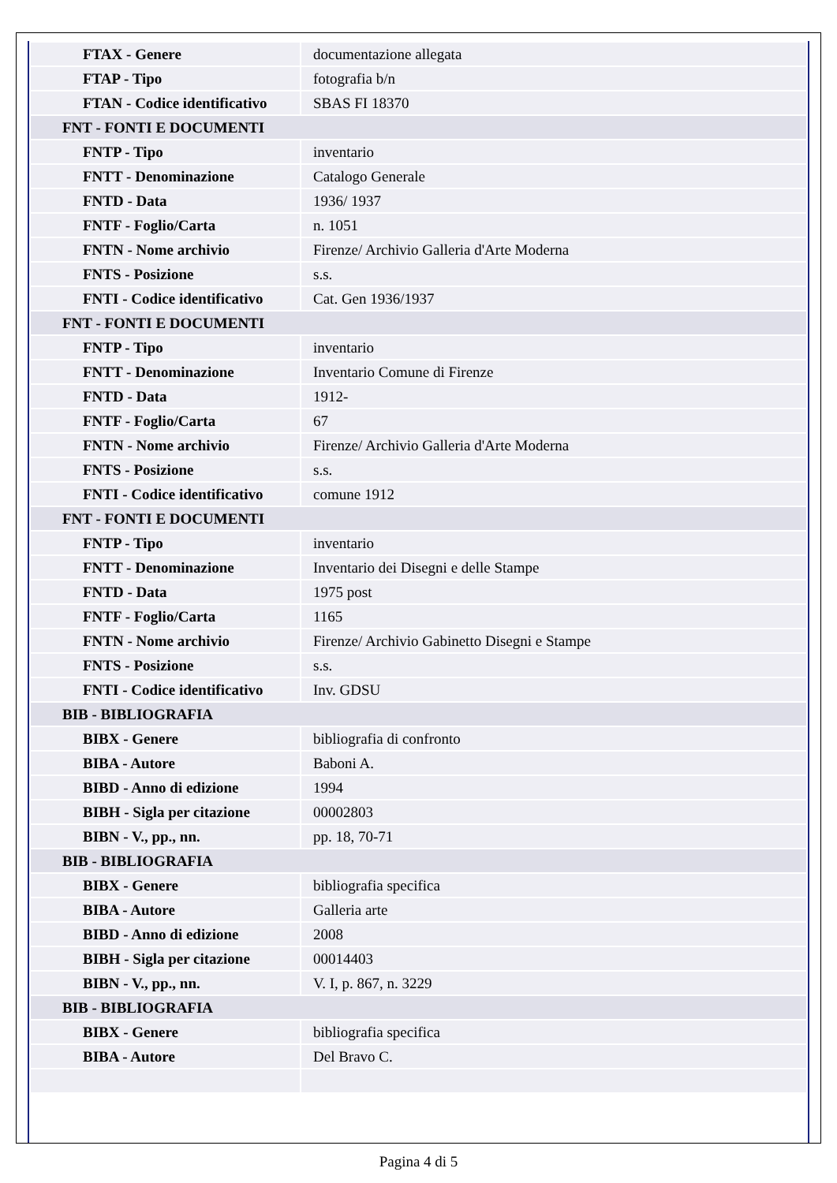| FTAX - Genere | documentazione allegata |
| FTAP - Tipo | fotografia b/n |
| FTAN - Codice identificativo | SBAS FI 18370 |
| FNT - FONTI E DOCUMENTI | |
| FNTP - Tipo | inventario |
| FNTT - Denominazione | Catalogo Generale |
| FNTD - Data | 1936/ 1937 |
| FNTF - Foglio/Carta | n. 1051 |
| FNTN - Nome archivio | Firenze/ Archivio Galleria d'Arte Moderna |
| FNTS - Posizione | s.s. |
| FNTI - Codice identificativo | Cat. Gen 1936/1937 |
| FNT - FONTI E DOCUMENTI | |
| FNTP - Tipo | inventario |
| FNTT - Denominazione | Inventario Comune di Firenze |
| FNTD - Data | 1912- |
| FNTF - Foglio/Carta | 67 |
| FNTN - Nome archivio | Firenze/ Archivio Galleria d'Arte Moderna |
| FNTS - Posizione | s.s. |
| FNTI - Codice identificativo | comune 1912 |
| FNT - FONTI E DOCUMENTI | |
| FNTP - Tipo | inventario |
| FNTT - Denominazione | Inventario dei Disegni e delle Stampe |
| FNTD - Data | 1975 post |
| FNTF - Foglio/Carta | 1165 |
| FNTN - Nome archivio | Firenze/ Archivio Gabinetto Disegni e Stampe |
| FNTS - Posizione | s.s. |
| FNTI - Codice identificativo | Inv. GDSU |
| BIB - BIBLIOGRAFIA | |
| BIBX - Genere | bibliografia di confronto |
| BIBA - Autore | Baboni A. |
| BIBD - Anno di edizione | 1994 |
| BIBH - Sigla per citazione | 00002803 |
| BIBN - V., pp., nn. | pp. 18, 70-71 |
| BIB - BIBLIOGRAFIA | |
| BIBX - Genere | bibliografia specifica |
| BIBA - Autore | Galleria arte |
| BIBD - Anno di edizione | 2008 |
| BIBH - Sigla per citazione | 00014403 |
| BIBN - V., pp., nn. | V. I, p. 867, n. 3229 |
| BIB - BIBLIOGRAFIA | |
| BIBX - Genere | bibliografia specifica |
| BIBA - Autore | Del Bravo C. |
Pagina 4 di 5